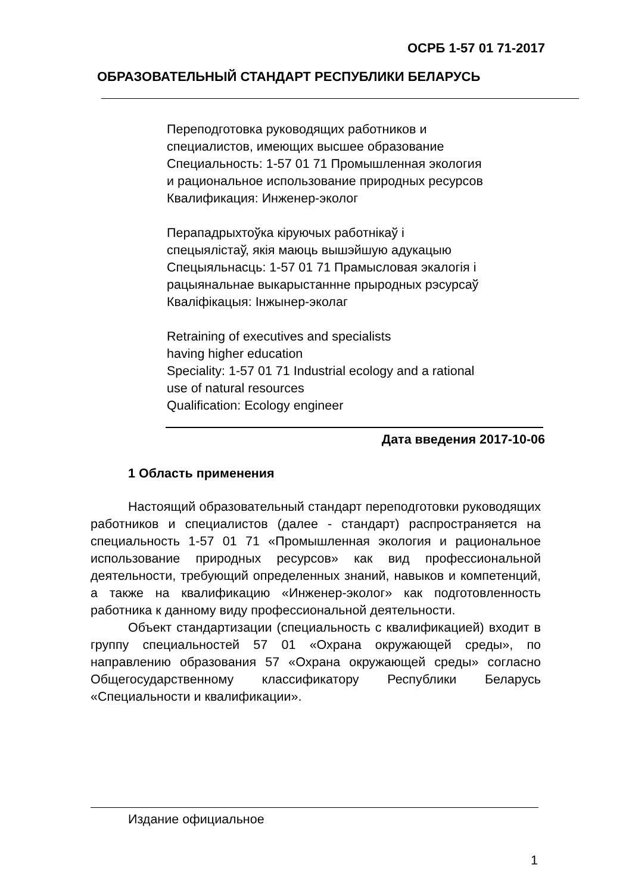ОСРБ 1-57 01 71-2017
ОБРАЗОВАТЕЛЬНЫЙ СТАНДАРТ РЕСПУБЛИКИ БЕЛАРУСЬ
Переподготовка руководящих работников и
специалистов, имеющих высшее образование
Специальность: 1-57 01 71 Промышленная экология
и рациональное использование природных ресурсов
Квалификация: Инженер-эколог
Перападрыхтоўка кіруючых работнікаў і
спецыялістаў, якія маюць вышэйшую адукацыю
Спецыяльнасць: 1-57 01 71 Прамысловая экалогія і
рацыянальнае выкарыстаннне прыродных рэсурсаў
Кваліфікацыя: Інжынер-эколаг
Retraining of executives and specialists
having higher education
Speciality: 1-57 01 71 Industrial ecology and a rational
use of natural resources
Qualification: Ecology engineer
Дата введения 2017-10-06
1 Область применения
Настоящий образовательный стандарт переподготовки руководящих работников и специалистов (далее - стандарт) распространяется на специальность 1-57 01 71 «Промышленная экология и рациональное использование природных ресурсов» как вид профессиональной деятельности, требующий определенных знаний, навыков и компетенций, а также на квалификацию «Инженер-эколог» как подготовленность работника к данному виду профессиональной деятельности.
Объект стандартизации (специальность с квалификацией) входит в группу специальностей 57 01 «Охрана окружающей среды», по направлению образования 57 «Охрана окружающей среды» согласно Общегосударственному классификатору Республики Беларусь «Специальности и квалификации».
Издание официальное
1